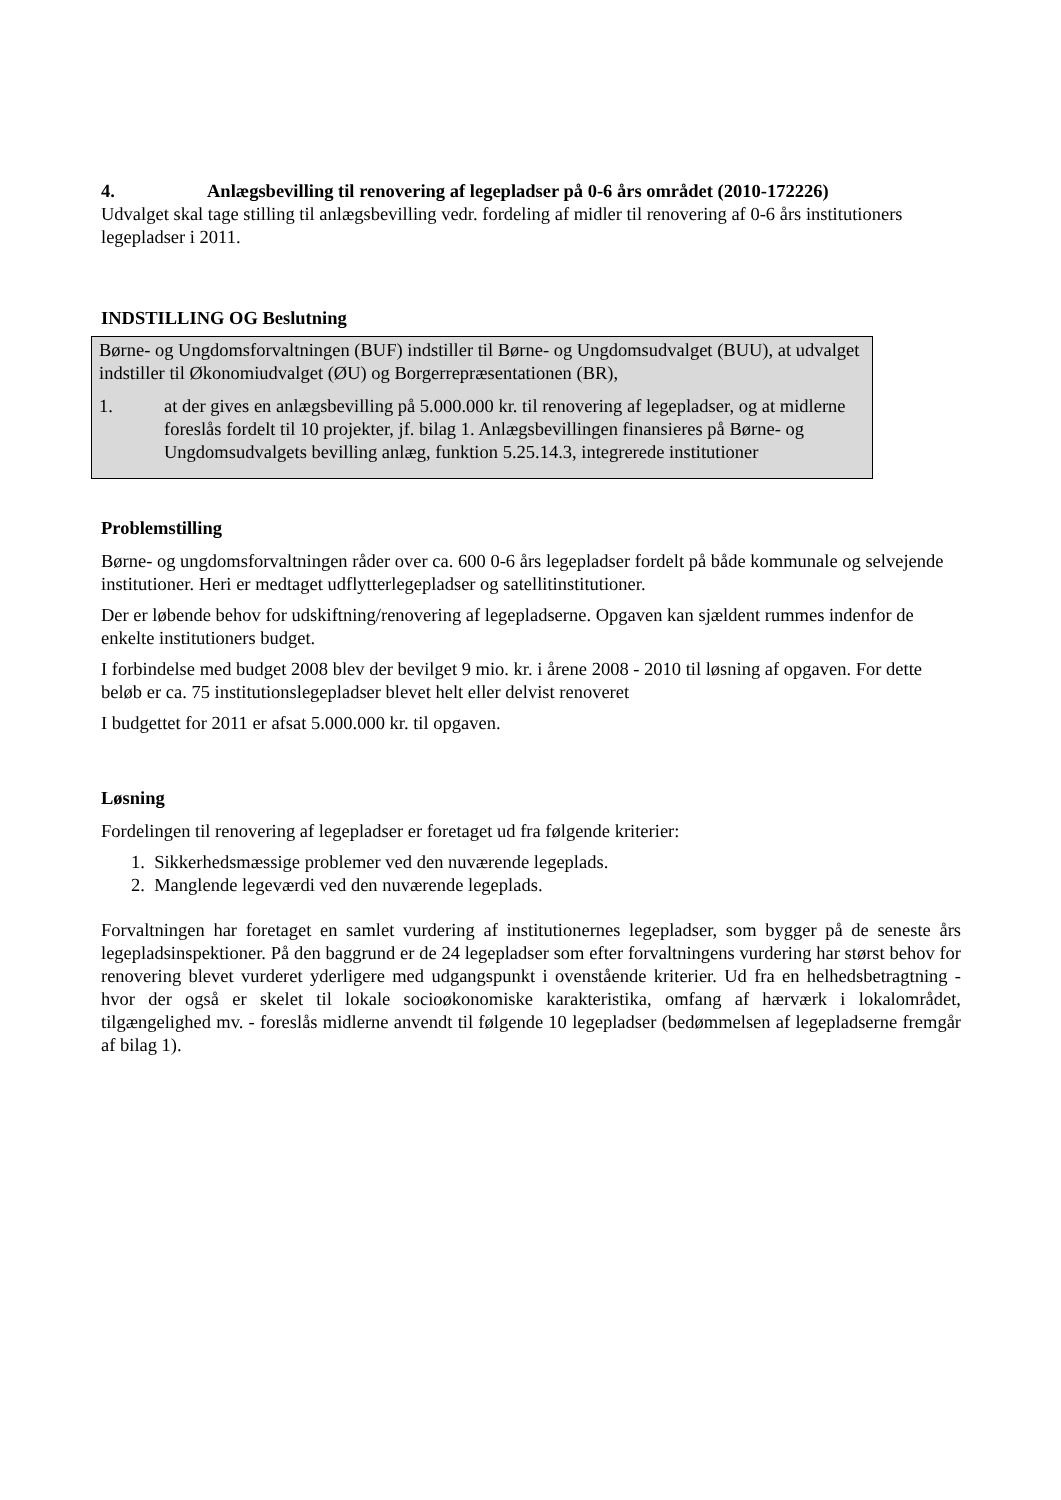4. Anlægsbevilling til renovering af legepladser på 0-6 års området (2010-172226)
Udvalget skal tage stilling til anlægsbevilling vedr. fordeling af midler til renovering af 0-6 års institutioners legepladser i 2011.
INDSTILLING OG Beslutning
Børne- og Ungdomsforvaltningen (BUF) indstiller til Børne- og Ungdomsudvalget (BUU), at udvalget indstiller til Økonomiudvalget (ØU) og Borgerrepræsentationen (BR),
1. at der gives en anlægsbevilling på 5.000.000 kr. til renovering af legepladser, og at midlerne foreslås fordelt til 10 projekter, jf. bilag 1. Anlægsbevillingen finansieres på Børne- og Ungdomsudvalgets bevilling anlæg, funktion 5.25.14.3, integrerede institutioner
Problemstilling
Børne- og ungdomsforvaltningen råder over ca. 600 0-6 års legepladser fordelt på både kommunale og selvejende institutioner. Heri er medtaget udflytterlegepladser og satellitinstitutioner.
Der er løbende behov for udskiftning/renovering af legepladserne. Opgaven kan sjældent rummes indenfor de enkelte institutioners budget.
I forbindelse med budget 2008 blev der bevilget 9 mio. kr. i årene 2008 - 2010 til løsning af opgaven. For dette beløb er ca. 75 institutionslegepladser blevet helt eller delvist renoveret
I budgettet for 2011 er afsat 5.000.000 kr. til opgaven.
Løsning
Fordelingen til renovering af legepladser er foretaget ud fra følgende kriterier:
1. Sikkerhedsmæssige problemer ved den nuværende legeplads.
2. Manglende legeværdi ved den nuværende legeplads.
Forvaltningen har foretaget en samlet vurdering af institutionernes legepladser, som bygger på de seneste års legepladsinspektioner. På den baggrund er de 24 legepladser som efter forvaltningens vurdering har størst behov for renovering blevet vurderet yderligere med udgangspunkt i ovenstående kriterier. Ud fra en helhedsbetragtning - hvor der også er skelet til lokale socioøkonomiske karakteristika, omfang af hærværk i lokalområdet, tilgængelighed mv. - foreslås midlerne anvendt til følgende 10 legepladser (bedømmelsen af legepladserne fremgår af bilag 1).